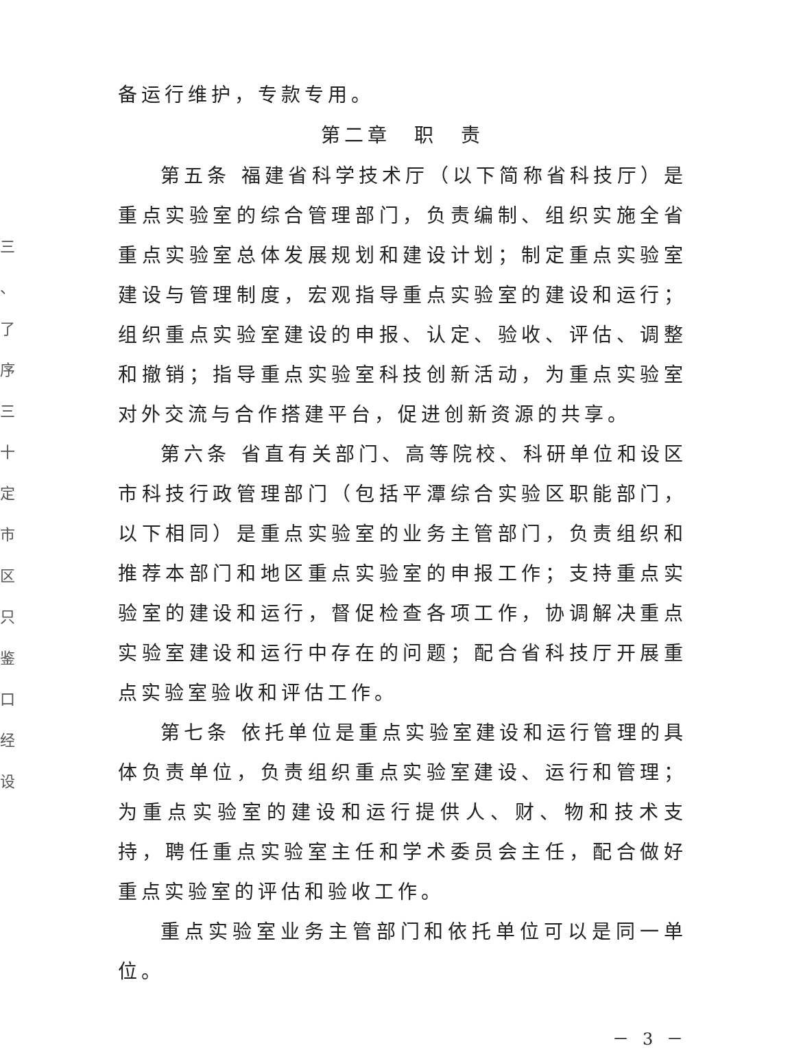三 、 了 序 三 十 定 市 区 只 鉴 口 经 设
备运行维护，专款专用。
第二章　职　责
第五条 福建省科学技术厅（以下简称省科技厅）是重点实验室的综合管理部门，负责编制、组织实施全省重点实验室总体发展规划和建设计划；制定重点实验室建设与管理制度，宏观指导重点实验室的建设和运行；组织重点实验室建设的申报、认定、验收、评估、调整和撤销；指导重点实验室科技创新活动，为重点实验室对外交流与合作搭建平台，促进创新资源的共享。
第六条 省直有关部门、高等院校、科研单位和设区市科技行政管理部门（包括平潭综合实验区职能部门，以下相同）是重点实验室的业务主管部门，负责组织和推荐本部门和地区重点实验室的申报工作；支持重点实验室的建设和运行，督促检查各项工作，协调解决重点实验室建设和运行中存在的问题；配合省科技厅开展重点实验室验收和评估工作。
第七条 依托单位是重点实验室建设和运行管理的具体负责单位，负责组织重点实验室建设、运行和管理；为重点实验室的建设和运行提供人、财、物和技术支持，聘任重点实验室主任和学术委员会主任，配合做好重点实验室的评估和验收工作。
重点实验室业务主管部门和依托单位可以是同一单位。
－ 3 －